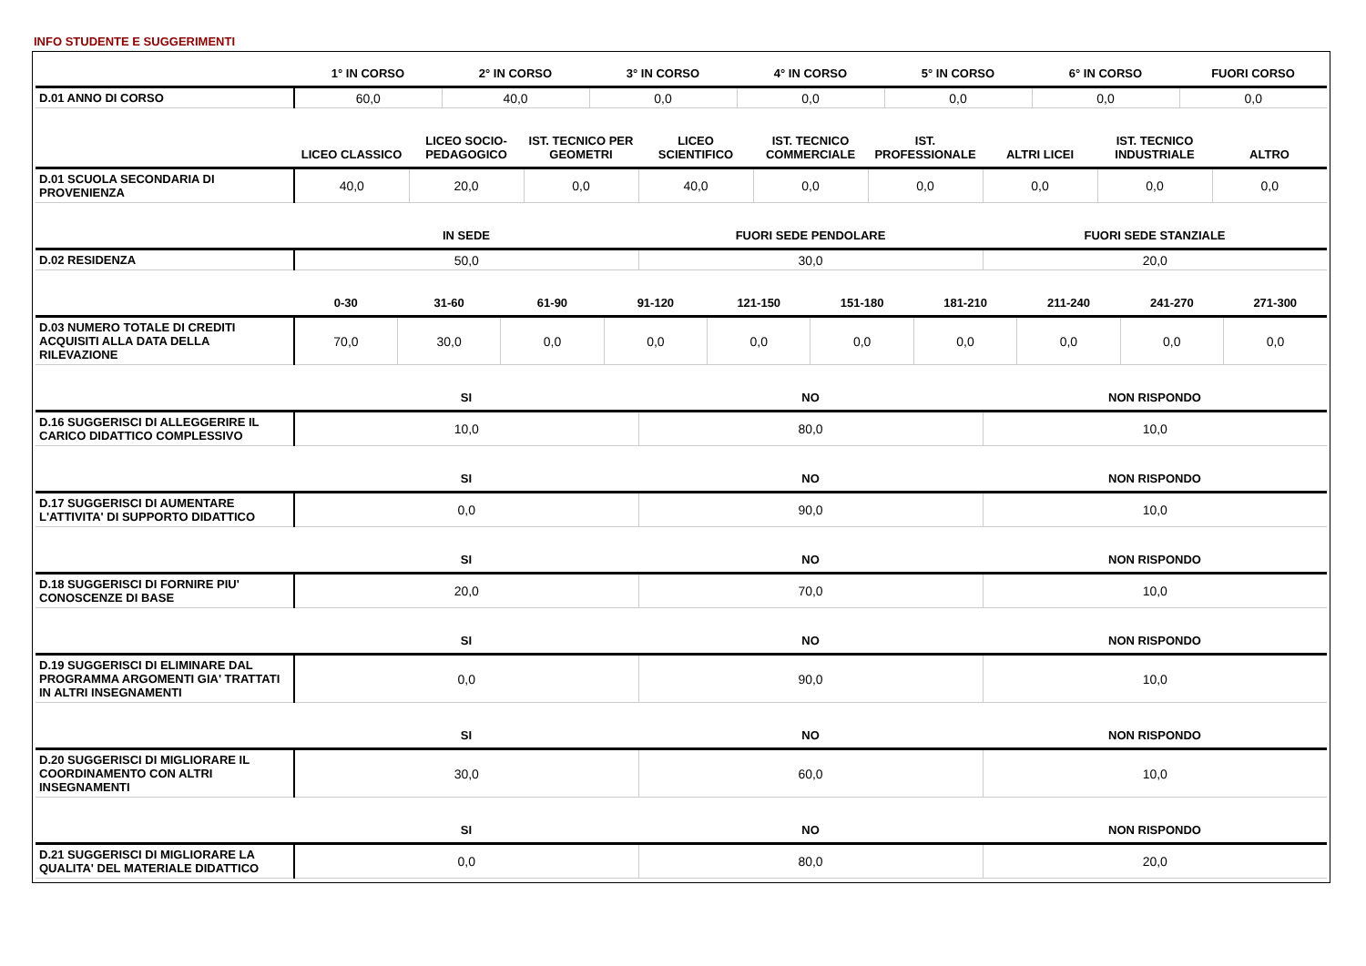INFO STUDENTE E SUGGERIMENTI
| | 1° IN CORSO | 2° IN CORSO | 3° IN CORSO | 4° IN CORSO | 5° IN CORSO | 6° IN CORSO | FUORI CORSO |
| --- | --- | --- | --- | --- | --- | --- | --- |
| D.01 ANNO DI CORSO | 60,0 | 40,0 | 0,0 | 0,0 | 0,0 | 0,0 | 0,0 |
| | LICEO CLASSICO | LICEO SOCIO-PEDAGOGICO | IST. TECNICO PER GEOMETRI | LICEO SCIENTIFICO | IST. TECNICO COMMERCIALE | IST. PROFESSIONALE | ALTRI LICEI | IST. TECNICO INDUSTRIALE | ALTRO |
| --- | --- | --- | --- | --- | --- | --- | --- | --- | --- |
| D.01 SCUOLA SECONDARIA DI PROVENIENZA | 40,0 | 20,0 | 0,0 | 40,0 | 0,0 | 0,0 | 0,0 | 0,0 | 0,0 |
| | IN SEDE | FUORI SEDE PENDOLARE | FUORI SEDE STANZIALE |
| --- | --- | --- | --- |
| D.02 RESIDENZA | 50,0 | 30,0 | 20,0 |
| | 0-30 | 31-60 | 61-90 | 91-120 | 121-150 | 151-180 | 181-210 | 211-240 | 241-270 | 271-300 |
| --- | --- | --- | --- | --- | --- | --- | --- | --- | --- | --- |
| D.03 NUMERO TOTALE DI CREDITI ACQUISITI ALLA DATA DELLA RILEVAZIONE | 70,0 | 30,0 | 0,0 | 0,0 | 0,0 | 0,0 | 0,0 | 0,0 | 0,0 | 0,0 |
| | SI | NO | NON RISPONDO |
| --- | --- | --- | --- |
| D.16 SUGGERISCI DI ALLEGGERIRE IL CARICO DIDATTICO COMPLESSIVO | 10,0 | 80,0 | 10,0 |
| | SI | NO | NON RISPONDO |
| D.17 SUGGERISCI DI AUMENTARE L'ATTIVITA' DI SUPPORTO DIDATTICO | 0,0 | 90,0 | 10,0 |
| | SI | NO | NON RISPONDO |
| D.18 SUGGERISCI DI FORNIRE PIU' CONOSCENZE DI BASE | 20,0 | 70,0 | 10,0 |
| | SI | NO | NON RISPONDO |
| D.19 SUGGERISCI DI ELIMINARE DAL PROGRAMMA ARGOMENTI GIA' TRATTATI IN ALTRI INSEGNAMENTI | 0,0 | 90,0 | 10,0 |
| | SI | NO | NON RISPONDO |
| D.20 SUGGERISCI DI MIGLIORARE IL COORDINAMENTO CON ALTRI INSEGNAMENTI | 30,0 | 60,0 | 10,0 |
| | SI | NO | NON RISPONDO |
| D.21 SUGGERISCI DI MIGLIORARE LA QUALITA' DEL MATERIALE DIDATTICO | 0,0 | 80,0 | 20,0 |